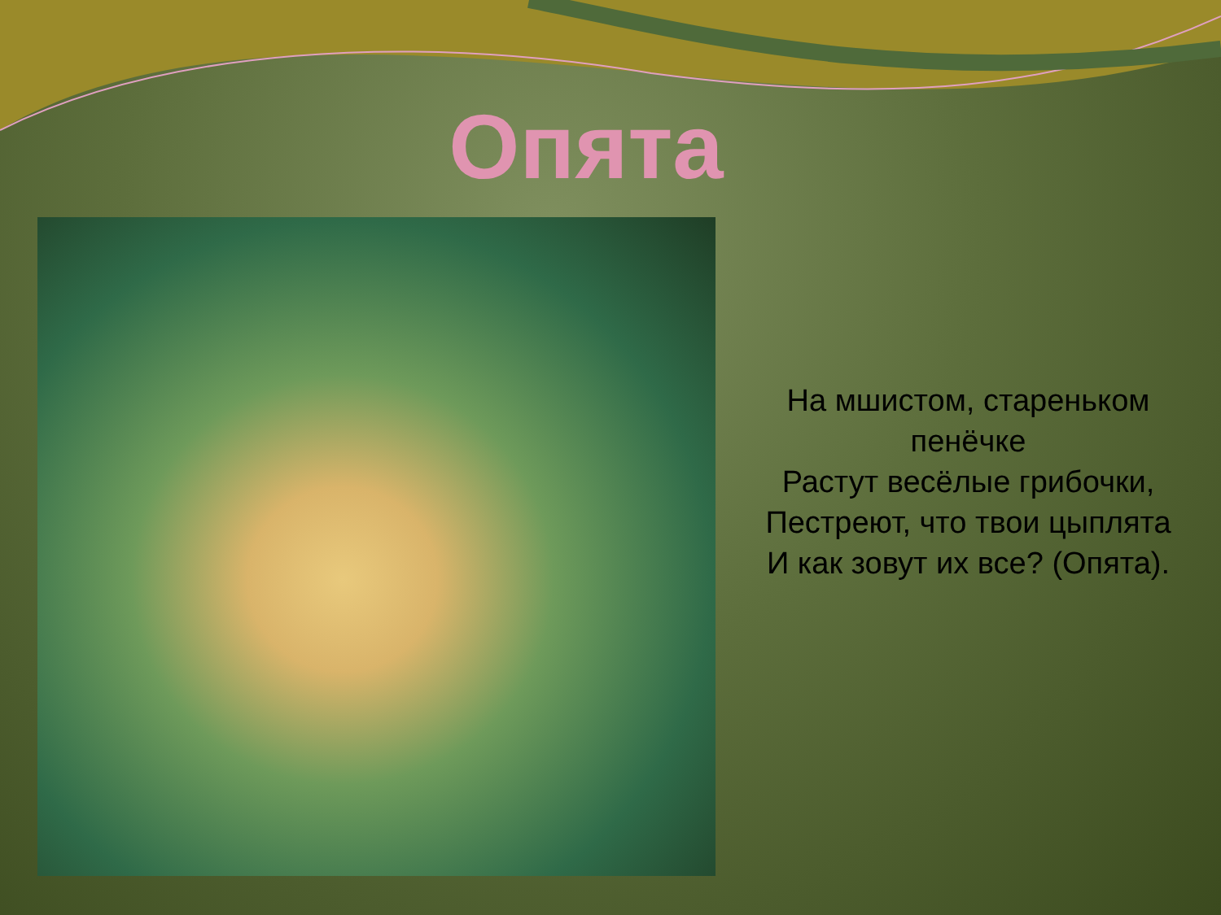Опята
На мшистом, стареньком
пенёчке
Растут весёлые грибочки,
Пестреют, что твои цыплята
И как зовут их все? (Опята).